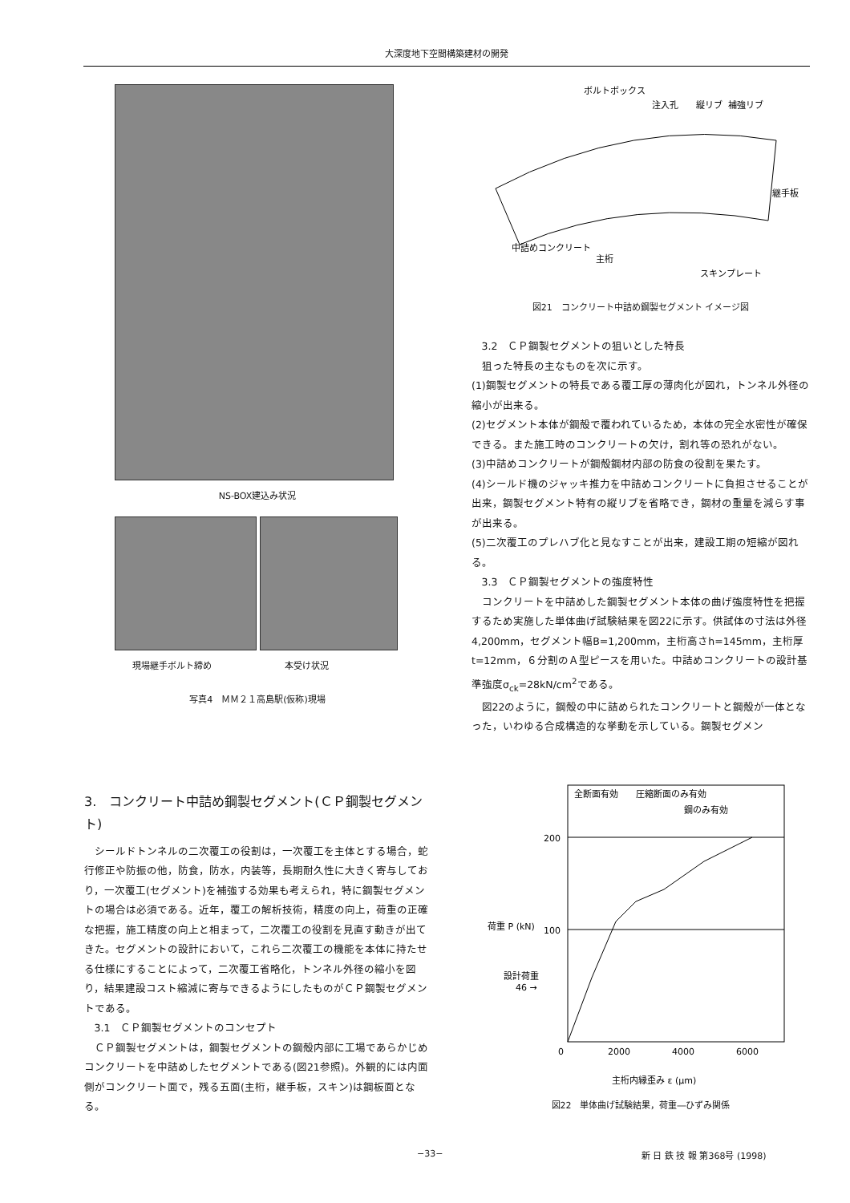大深度地下空間構築建材の開発
NS-BOX建込み状況
現場継手ボルト締め 本受け状況
写真4　ＭＭ２１高島駅(仮称)現場
3.　コンクリート中詰め鋼製セグメント(ＣＰ鋼製セグメント)
シールドトンネルの二次覆工の役割は，一次覆工を主体とする場合，蛇行修正や防振の他，防食，防水，内装等，長期耐久性に大きく寄与しており，一次覆工(セグメント)を補強する効果も考えられ，特に鋼製セグメントの場合は必須である。近年，覆工の解析技術，精度の向上，荷重の正確な把握，施工精度の向上と相まって，二次覆工の役割を見直す動きが出てきた。セグメントの設計において，これら二次覆工の機能を本体に持たせる仕様にすることによって，二次覆工省略化，トンネル外径の縮小を図り，結果建設コスト縮減に寄与できるようにしたものがＣＰ鋼製セグメントである。
3.1　ＣＰ鋼製セグメントのコンセプト
ＣＰ鋼製セグメントは，鋼製セグメントの鋼殻内部に工場であらかじめコンクリートを中詰めしたセグメントである(図21参照)。外観的には内面側がコンクリート面で，残る五面(主桁，継手板，スキン)は鋼板面となる。
ボルトボックス
注入孔
縦リブ
補強リブ
継手板
中詰めコンクリート
主桁
スキンプレート
図21　コンクリート中詰め鋼製セグメント イメージ図
3.2　ＣＰ鋼製セグメントの狙いとした特長
狙った特長の主なものを次に示す。
(1)鋼製セグメントの特長である覆工厚の薄肉化が図れ，トンネル外径の縮小が出来る。
(2)セグメント本体が鋼殻で覆われているため，本体の完全水密性が確保できる。また施工時のコンクリートの欠け，割れ等の恐れがない。
(3)中詰めコンクリートが鋼殻鋼材内部の防食の役割を果たす。
(4)シールド機のジャッキ推力を中詰めコンクリートに負担させることが出来，鋼製セグメント特有の縦リブを省略でき，鋼材の重量を減らす事が出来る。
(5)二次覆工のプレハブ化と見なすことが出来，建設工期の短縮が図れる。
3.3　ＣＰ鋼製セグメントの強度特性
コンクリートを中詰めした鋼製セグメント本体の曲げ強度特性を把握するため実施した単体曲げ試験結果を図22に示す。供試体の寸法は外径4,200mm，セグメント幅B=1,200mm，主桁高さh=145mm，主桁厚 t=12mm，６分割のＡ型ピースを用いた。中詰めコンクリートの設計基準強度σ<sub>ck</sub>=28kN/cm<sup>2</sup>である。
図22のように，鋼殻の中に詰められたコンクリートと鋼殻が一体となった，いわゆる合成構造的な挙動を示している。鋼製セグメン
全断面有効
圧縮断面のみ有効
鋼のみ有効
200
100
設計荷重
46 →
荷重 P (kN)
0
2000
4000
6000
主桁内縁歪み ε (μm)
図22　単体曲げ試験結果，荷重―ひずみ関係
−33− 新 日 鉄 技 報 第368号 (1998)